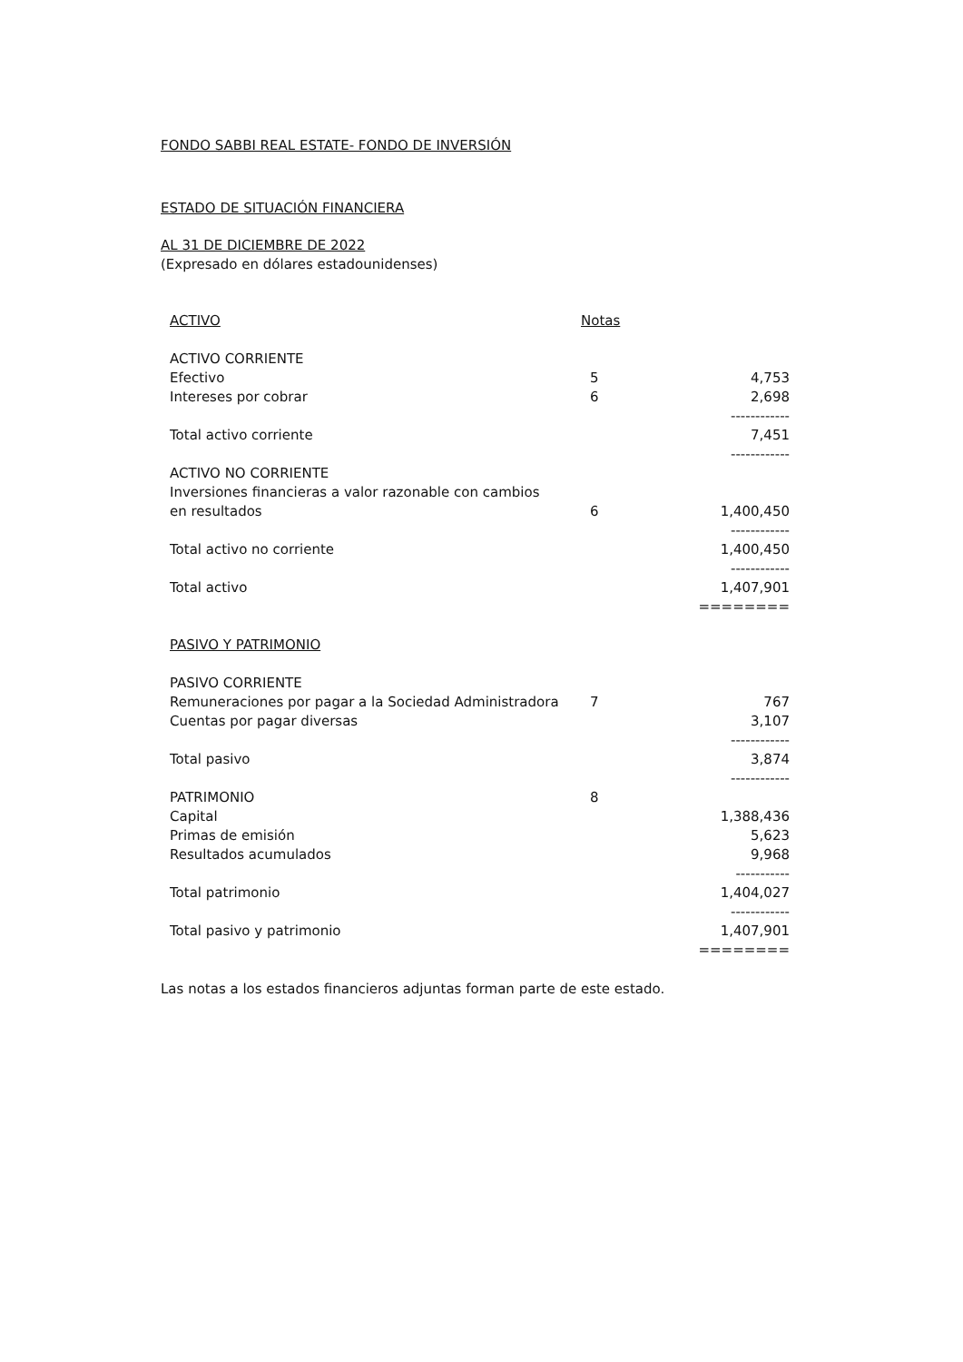FONDO SABBI REAL ESTATE- FONDO DE INVERSIÓN
ESTADO DE SITUACIÓN FINANCIERA
AL 31 DE DICIEMBRE DE 2022
(Expresado en dólares estadounidenses)
| ACTIVO | Notas | |
| ACTIVO CORRIENTE | | |
| Efectivo | 5 | 4,753 |
| Intereses por cobrar | 6 | 2,698 |
| | | ------------ |
| Total activo corriente | | 7,451 |
| | | ------------ |
| ACTIVO NO CORRIENTE | | |
| Inversiones financieras a valor razonable con cambios en resultados | 6 | 1,400,450 |
| | | ------------ |
| Total activo no corriente | | 1,400,450 |
| | | ------------ |
| Total activo | | 1,407,901 |
| | | ======== |
| PASIVO Y PATRIMONIO | | |
| PASIVO CORRIENTE | | |
| Remuneraciones por pagar a la Sociedad Administradora | 7 | 767 |
| Cuentas por pagar diversas | | 3,107 |
| | | ------------ |
| Total pasivo | | 3,874 |
| | | ------------ |
| PATRIMONIO | 8 | |
| Capital | | 1,388,436 |
| Primas de emisión | | 5,623 |
| Resultados acumulados | | 9,968 |
| | | ----------- |
| Total patrimonio | | 1,404,027 |
| | | ------------ |
| Total pasivo y patrimonio | | 1,407,901 |
| | | ======== |
Las notas a los estados financieros adjuntas forman parte de este estado.